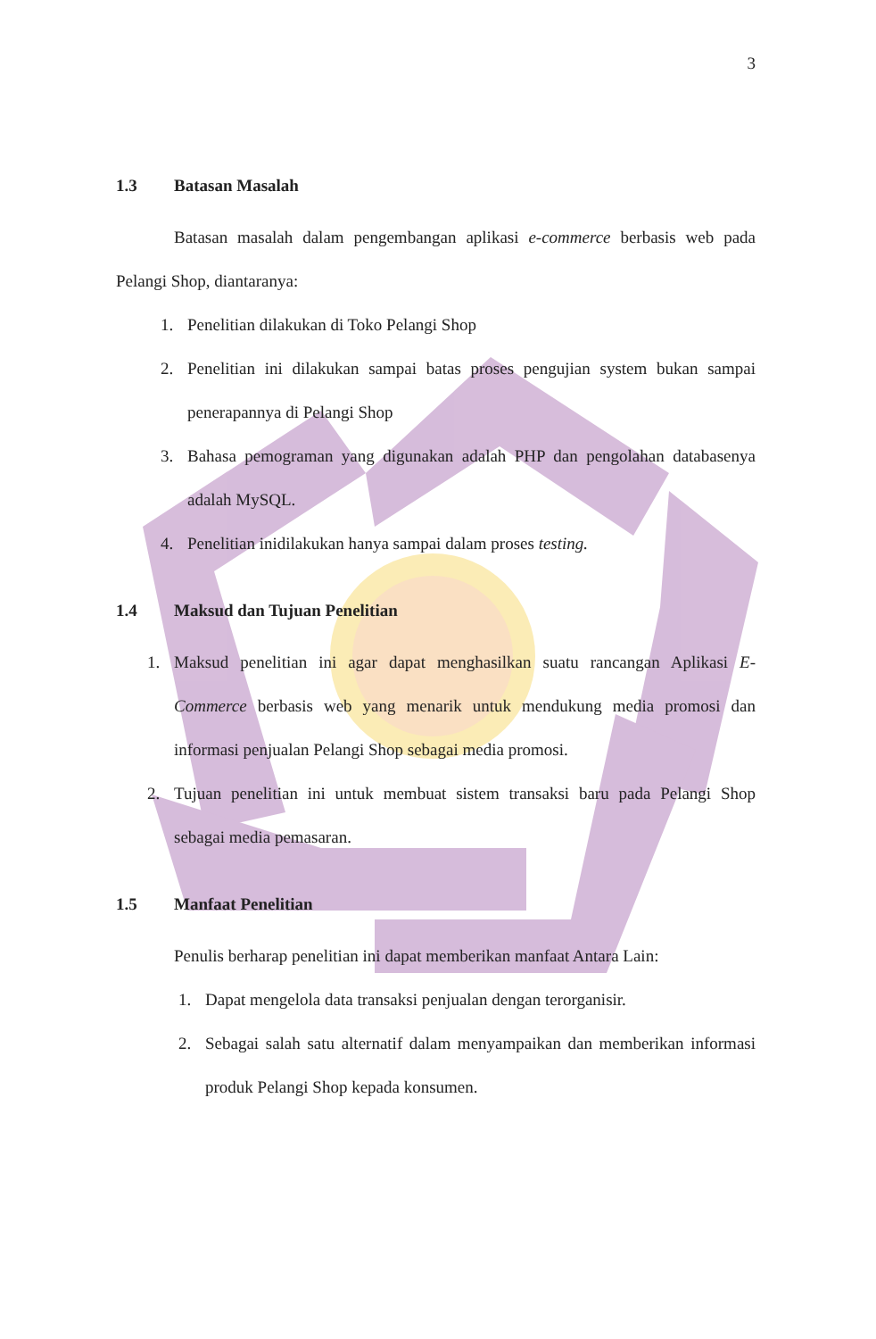3
1.3 Batasan Masalah
Batasan masalah dalam pengembangan aplikasi e-commerce berbasis web pada Pelangi Shop, diantaranya:
1. Penelitian dilakukan di Toko Pelangi Shop
2. Penelitian ini dilakukan sampai batas proses pengujian system bukan sampai penerapannya di Pelangi Shop
3. Bahasa pemograman yang digunakan adalah PHP dan pengolahan databasenya adalah MySQL.
4. Penelitian inidilakukan hanya sampai dalam proses testing.
1.4 Maksud dan Tujuan Penelitian
1. Maksud penelitian ini agar dapat menghasilkan suatu rancangan Aplikasi E-Commerce berbasis web yang menarik untuk mendukung media promosi dan informasi penjualan Pelangi Shop sebagai media promosi.
2. Tujuan penelitian ini untuk membuat sistem transaksi baru pada Pelangi Shop sebagai media pemasaran.
1.5 Manfaat Penelitian
Penulis berharap penelitian ini dapat memberikan manfaat Antara Lain:
1. Dapat mengelola data transaksi penjualan dengan terorganisir.
2. Sebagai salah satu alternatif dalam menyampaikan dan memberikan informasi produk Pelangi Shop kepada konsumen.